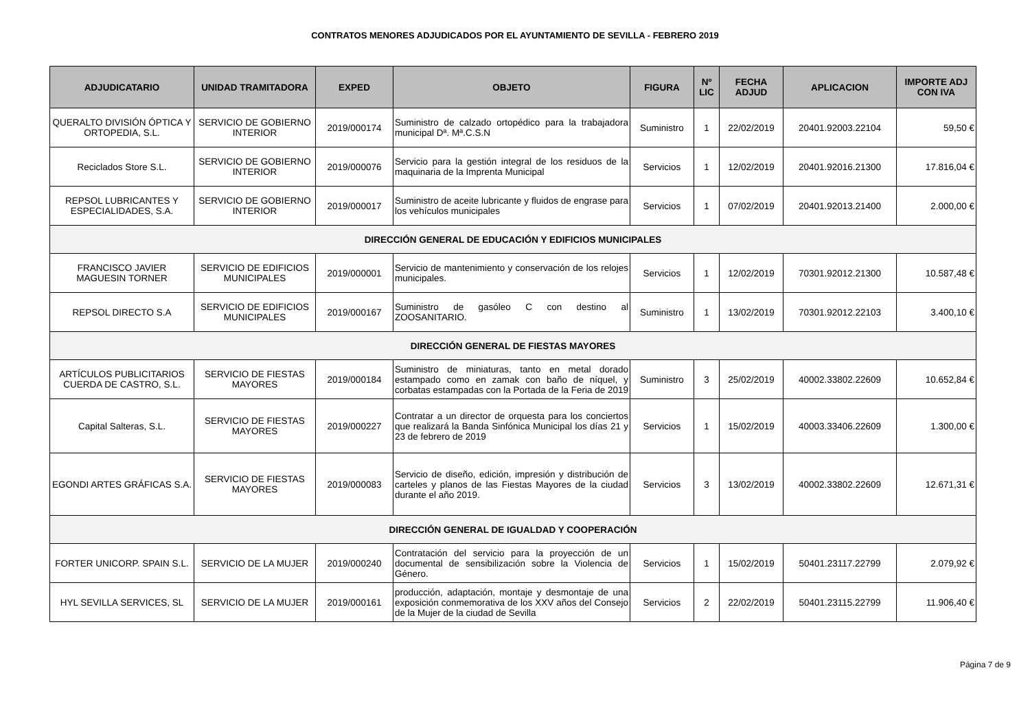CONTRATOS MENORES ADJUDICADOS POR EL AYUNTAMIENTO DE SEVILLA - FEBRERO 2019
| ADJUDICATARIO | UNIDAD TRAMITADORA | EXPED | OBJETO | FIGURA | Nº LIC | FECHA ADJUD | APLICACION | IMPORTE ADJ CON IVA |
| --- | --- | --- | --- | --- | --- | --- | --- | --- |
| QUERALTO DIVISIÓN ÓPTICA Y ORTOPEDIA, S.L. | SERVICIO DE GOBIERNO INTERIOR | 2019/000174 | Suministro de calzado ortopédico para la trabajadora municipal Dª. Mª.C.S.N | Suministro | 1 | 22/02/2019 | 20401.92003.22104 | 59,50 € |
| Reciclados Store S.L. | SERVICIO DE GOBIERNO INTERIOR | 2019/000076 | Servicio para la gestión integral de los residuos de la maquinaria de la Imprenta Municipal | Servicios | 1 | 12/02/2019 | 20401.92016.21300 | 17.816,04 € |
| REPSOL LUBRICANTES Y ESPECIALIDADES, S.A. | SERVICIO DE GOBIERNO INTERIOR | 2019/000017 | Suministro de aceite lubricante y fluidos de engrase para los vehículos municipales | Servicios | 1 | 07/02/2019 | 20401.92013.21400 | 2.000,00 € |
| DIRECCIÓN GENERAL DE EDUCACIÓN Y EDIFICIOS MUNICIPALES | | | | | | | | |
| FRANCISCO JAVIER MAGUESIN TORNER | SERVICIO DE EDIFICIOS MUNICIPALES | 2019/000001 | Servicio de mantenimiento y conservación de los relojes municipales. | Servicios | 1 | 12/02/2019 | 70301.92012.21300 | 10.587,48 € |
| REPSOL DIRECTO S.A | SERVICIO DE EDIFICIOS MUNICIPALES | 2019/000167 | Suministro de gasóleo C con destino al ZOOSANITARIO. | Suministro | 1 | 13/02/2019 | 70301.92012.22103 | 3.400,10 € |
| DIRECCIÓN GENERAL DE FIESTAS MAYORES | | | | | | | | |
| ARTÍCULOS PUBLICITARIOS CUERDA DE CASTRO, S.L. | SERVICIO DE FIESTAS MAYORES | 2019/000184 | Suministro de miniaturas, tanto en metal dorado estampado como en zamak con baño de níquel, y corbatas estampadas con la Portada de la Feria de 2019 | Suministro | 3 | 25/02/2019 | 40002.33802.22609 | 10.652,84 € |
| Capital Salteras, S.L. | SERVICIO DE FIESTAS MAYORES | 2019/000227 | Contratar a un director de orquesta para los conciertos que realizará la Banda Sinfónica Municipal los días 21 y 23 de febrero de 2019 | Servicios | 1 | 15/02/2019 | 40003.33406.22609 | 1.300,00 € |
| EGONDI ARTES GRÁFICAS S.A. | SERVICIO DE FIESTAS MAYORES | 2019/000083 | Servicio de diseño, edición, impresión y distribución de carteles y planos de las Fiestas Mayores de la ciudad durante el año 2019. | Servicios | 3 | 13/02/2019 | 40002.33802.22609 | 12.671,31 € |
| DIRECCIÓN GENERAL DE IGUALDAD Y COOPERACIÓN | | | | | | | | |
| FORTER UNICORP. SPAIN S.L. | SERVICIO DE LA MUJER | 2019/000240 | Contratación del servicio para la proyección de un documental de sensibilización sobre la Violencia de Género. | Servicios | 1 | 15/02/2019 | 50401.23117.22799 | 2.079,92 € |
| HYL SEVILLA SERVICES, SL | SERVICIO DE LA MUJER | 2019/000161 | producción, adaptación, montaje y desmontaje de una exposición conmemorativa de los XXV años del Consejo de la Mujer de la ciudad de Sevilla | Servicios | 2 | 22/02/2019 | 50401.23115.22799 | 11.906,40 € |
Página 7 de 9